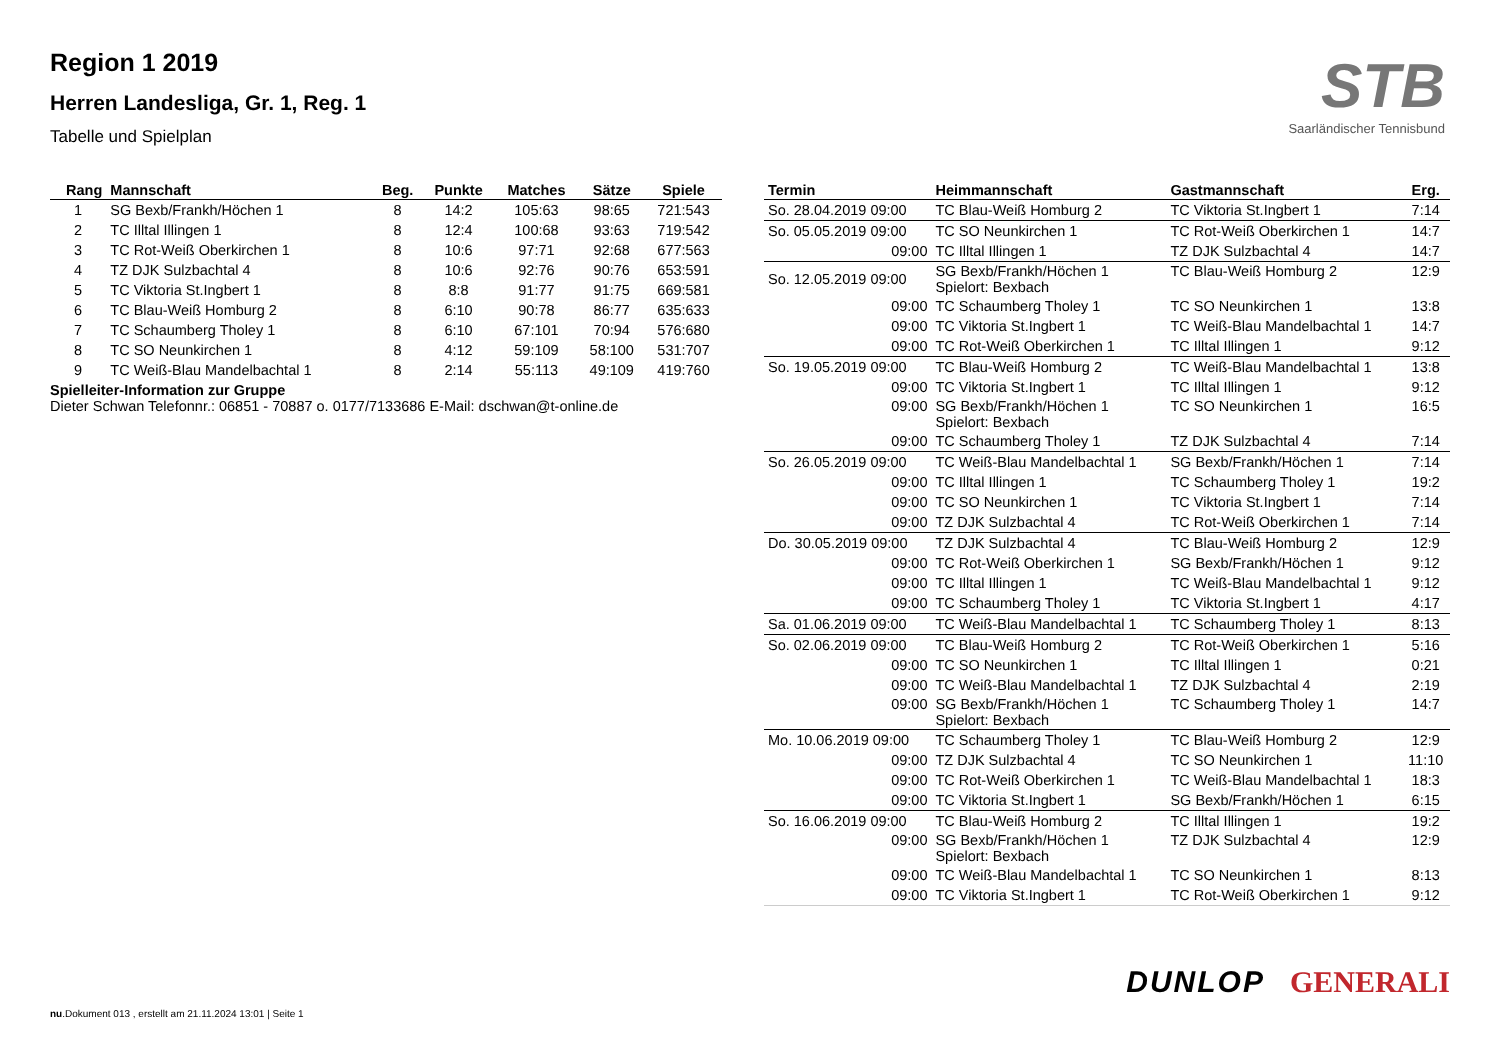Region 1 2019
Herren Landesliga, Gr. 1, Reg. 1
Tabelle und Spielplan
STB
Saarländischer Tennisbund
| Rang | Mannschaft | Beg. | Punkte | Matches | Sätze | Spiele |
| --- | --- | --- | --- | --- | --- | --- |
| 1 | SG Bexb/Frankh/Höchen 1 | 8 | 14:2 | 105:63 | 98:65 | 721:543 |
| 2 | TC Illtal Illingen 1 | 8 | 12:4 | 100:68 | 93:63 | 719:542 |
| 3 | TC Rot-Weiß Oberkirchen 1 | 8 | 10:6 | 97:71 | 92:68 | 677:563 |
| 4 | TZ DJK Sulzbachtal 4 | 8 | 10:6 | 92:76 | 90:76 | 653:591 |
| 5 | TC Viktoria St.Ingbert 1 | 8 | 8:8 | 91:77 | 91:75 | 669:581 |
| 6 | TC Blau-Weiß Homburg 2 | 8 | 6:10 | 90:78 | 86:77 | 635:633 |
| 7 | TC Schaumberg Tholey 1 | 8 | 6:10 | 67:101 | 70:94 | 576:680 |
| 8 | TC SO Neunkirchen 1 | 8 | 4:12 | 59:109 | 58:100 | 531:707 |
| 9 | TC Weiß-Blau Mandelbachtal 1 | 8 | 2:14 | 55:113 | 49:109 | 419:760 |
Spielleiter-Information zur Gruppe
Dieter Schwan Telefonnr.: 06851 - 70887 o. 0177/7133686 E-Mail: dschwan@t-online.de
| Termin | Heimmannschaft | Gastmannschaft | Erg. |
| --- | --- | --- | --- |
| So. 28.04.2019 09:00 | TC Blau-Weiß Homburg 2 | TC Viktoria St.Ingbert 1 | 7:14 |
| So. 05.05.2019 09:00 | TC SO Neunkirchen 1 | TC Rot-Weiß Oberkirchen 1 | 14:7 |
| 09:00 | TC Illtal Illingen 1 | TZ DJK Sulzbachtal 4 | 14:7 |
| So. 12.05.2019 09:00 | SG Bexb/Frankh/Höchen 1 Spielort: Bexbach | TC Blau-Weiß Homburg 2 | 12:9 |
| 09:00 | TC Schaumberg Tholey 1 | TC SO Neunkirchen 1 | 13:8 |
| 09:00 | TC Viktoria St.Ingbert 1 | TC Weiß-Blau Mandelbachtal 1 | 14:7 |
| 09:00 | TC Rot-Weiß Oberkirchen 1 | TC Illtal Illingen 1 | 9:12 |
| So. 19.05.2019 09:00 | TC Blau-Weiß Homburg 2 | TC Weiß-Blau Mandelbachtal 1 | 13:8 |
| 09:00 | TC Viktoria St.Ingbert 1 | TC Illtal Illingen 1 | 9:12 |
| 09:00 | SG Bexb/Frankh/Höchen 1 Spielort: Bexbach | TC SO Neunkirchen 1 | 16:5 |
| 09:00 | TC Schaumberg Tholey 1 | TZ DJK Sulzbachtal 4 | 7:14 |
| So. 26.05.2019 09:00 | TC Weiß-Blau Mandelbachtal 1 | SG Bexb/Frankh/Höchen 1 | 7:14 |
| 09:00 | TC Illtal Illingen 1 | TC Schaumberg Tholey 1 | 19:2 |
| 09:00 | TC SO Neunkirchen 1 | TC Viktoria St.Ingbert 1 | 7:14 |
| 09:00 | TZ DJK Sulzbachtal 4 | TC Rot-Weiß Oberkirchen 1 | 7:14 |
| Do. 30.05.2019 09:00 | TZ DJK Sulzbachtal 4 | TC Blau-Weiß Homburg 2 | 12:9 |
| 09:00 | TC Rot-Weiß Oberkirchen 1 | SG Bexb/Frankh/Höchen 1 | 9:12 |
| 09:00 | TC Illtal Illingen 1 | TC Weiß-Blau Mandelbachtal 1 | 9:12 |
| 09:00 | TC Schaumberg Tholey 1 | TC Viktoria St.Ingbert 1 | 4:17 |
| Sa. 01.06.2019 09:00 | TC Weiß-Blau Mandelbachtal 1 | TC Schaumberg Tholey 1 | 8:13 |
| So. 02.06.2019 09:00 | TC Blau-Weiß Homburg 2 | TC Rot-Weiß Oberkirchen 1 | 5:16 |
| 09:00 | TC SO Neunkirchen 1 | TC Illtal Illingen 1 | 0:21 |
| 09:00 | TC Weiß-Blau Mandelbachtal 1 | TZ DJK Sulzbachtal 4 | 2:19 |
| 09:00 | SG Bexb/Frankh/Höchen 1 Spielort: Bexbach | TC Schaumberg Tholey 1 | 14:7 |
| Mo. 10.06.2019 09:00 | TC Schaumberg Tholey 1 | TC Blau-Weiß Homburg 2 | 12:9 |
| 09:00 | TZ DJK Sulzbachtal 4 | TC SO Neunkirchen 1 | 11:10 |
| 09:00 | TC Rot-Weiß Oberkirchen 1 | TC Weiß-Blau Mandelbachtal 1 | 18:3 |
| 09:00 | TC Viktoria St.Ingbert 1 | SG Bexb/Frankh/Höchen 1 | 6:15 |
| So. 16.06.2019 09:00 | TC Blau-Weiß Homburg 2 | TC Illtal Illingen 1 | 19:2 |
| 09:00 | SG Bexb/Frankh/Höchen 1 Spielort: Bexbach | TZ DJK Sulzbachtal 4 | 12:9 |
| 09:00 | TC Weiß-Blau Mandelbachtal 1 | TC SO Neunkirchen 1 | 8:13 |
| 09:00 | TC Viktoria St.Ingbert 1 | TC Rot-Weiß Oberkirchen 1 | 9:12 |
DUNLOP GENERALI
nu.Dokument 013 , erstellt am 21.11.2024 13:01 | Seite 1